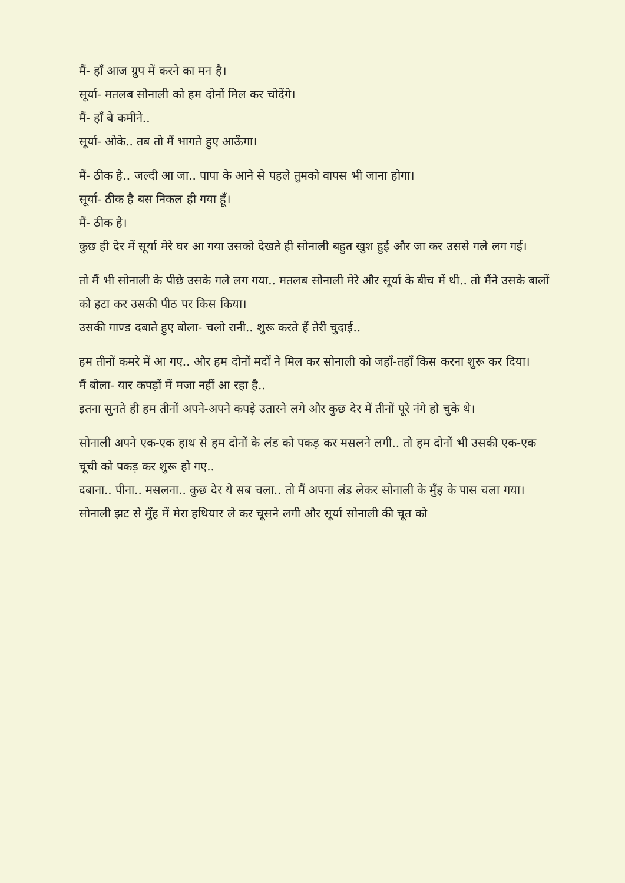मैं- हाँ आज ग्रुप में करने का मन है।
सूर्या- मतलब सोनाली को हम दोनों मिल कर चोदेंगे।
मैं- हाँ बे कमीने..
सूर्या- ओके.. तब तो मैं भागते हुए आऊँगा।
मैं- ठीक है.. जल्दी आ जा.. पापा के आने से पहले तुमको वापस भी जाना होगा।
सूर्या- ठीक है बस निकल ही गया हूँ।
मैं- ठीक है।
कुछ ही देर में सूर्या मेरे घर आ गया उसको देखते ही सोनाली बहुत खुश हुई और जा कर उससे गले लग गई।
तो मैं भी सोनाली के पीछे उसके गले लग गया.. मतलब सोनाली मेरे और सूर्या के बीच में थी.. तो मैंने उसके बालों को हटा कर उसकी पीठ पर किस किया।
उसकी गाण्ड दबाते हुए बोला- चलो रानी.. शुरू करते हैं तेरी चुदाई..
हम तीनों कमरे में आ गए.. और हम दोनों मर्दों ने मिल कर सोनाली को जहाँ-तहाँ किस करना शुरू कर दिया।
मैं बोला- यार कपड़ों में मजा नहीं आ रहा है..
इतना सुनते ही हम तीनों अपने-अपने कपड़े उतारने लगे और कुछ देर में तीनों पूरे नंगे हो चुके थे।
सोनाली अपने एक-एक हाथ से हम दोनों के लंड को पकड़ कर मसलने लगी.. तो हम दोनों भी उसकी एक-एक चूची को पकड़ कर शुरू हो गए..
दबाना.. पीना.. मसलना.. कुछ देर ये सब चला.. तो मैं अपना लंड लेकर सोनाली के मुँह के पास चला गया।
सोनाली झट से मुँह में मेरा हथियार ले कर चूसने लगी और सूर्या सोनाली की चूत को